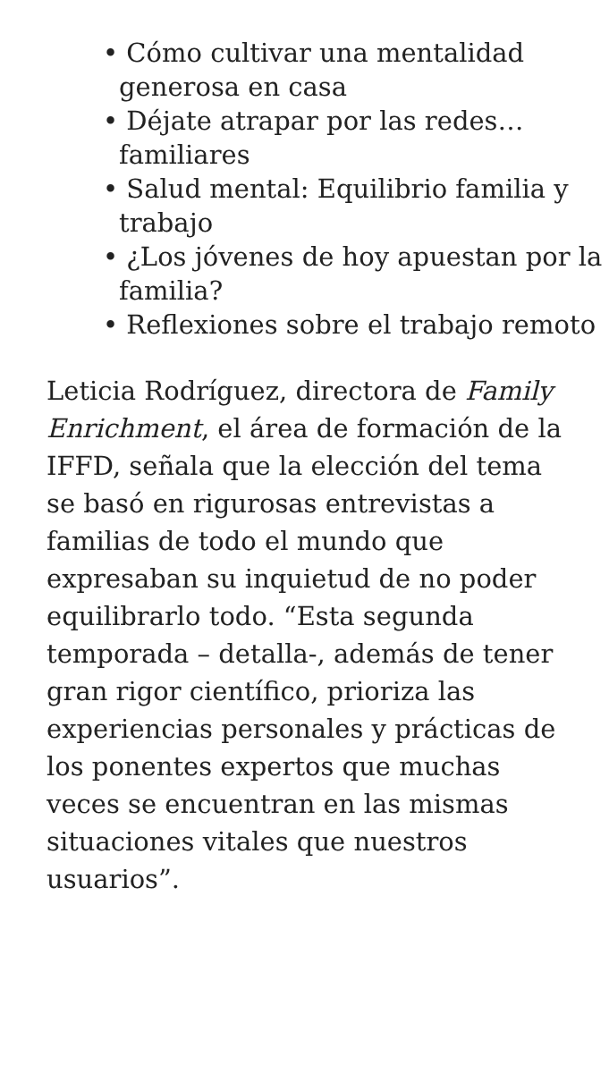• Cómo cultivar una mentalidad generosa en casa
• Déjate atrapar por las redes… familiares
• Salud mental: Equilibrio familia y trabajo
• ¿Los jóvenes de hoy apuestan por la familia?
• Reflexiones sobre el trabajo remoto
Leticia Rodríguez, directora de Family Enrichment, el área de formación de la IFFD, señala que la elección del tema se basó en rigurosas entrevistas a familias de todo el mundo que expresaban su inquietud de no poder equilibrarlo todo. “Esta segunda temporada – detalla-, además de tener gran rigor científico, prioriza las experiencias personales y prácticas de los ponentes expertos que muchas veces se encuentran en las mismas situaciones vitales que nuestros usuarios”.